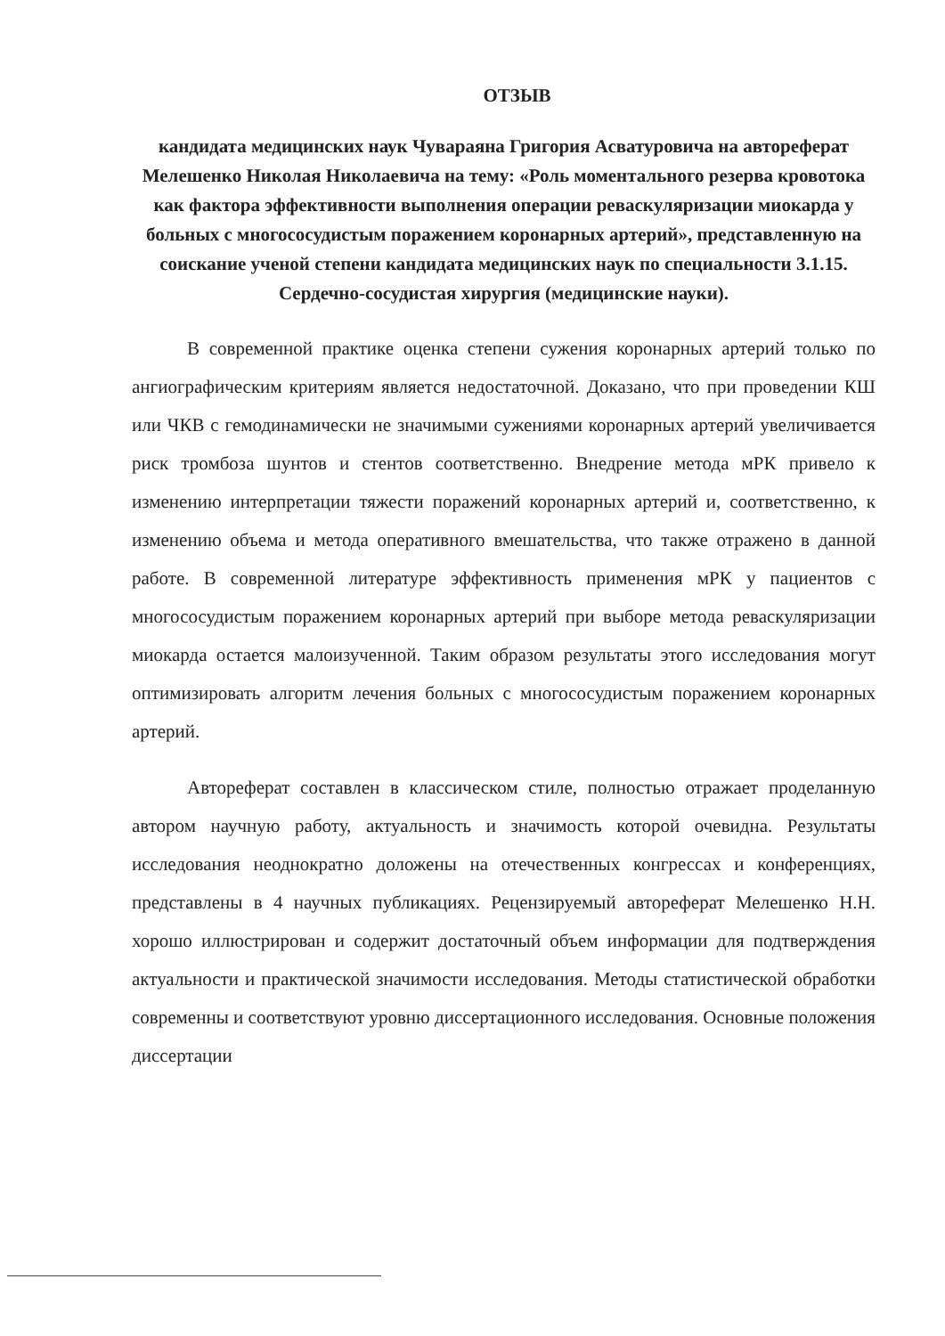ОТЗЫВ
кандидата медицинских наук Чуварaяна Григория Асватуровича на автореферат Мелешенко Николая Николаевича на тему: «Роль моментального резерва кровотока как фактора эффективности выполнения операции реваскуляризации миокарда у больных с многососудистым поражением коронарных артерий», представленную на соискание ученой степени кандидата медицинских наук по специальности 3.1.15. Сердечно-сосудистая хирургия (медицинские науки).
В современной практике оценка степени сужения коронарных артерий только по ангиографическим критериям является недостаточной. Доказано, что при проведении КШ или ЧКВ с гемодинамически не значимыми сужениями коронарных артерий увеличивается риск тромбоза шунтов и стентов соответственно. Внедрение метода мРК привело к изменению интерпретации тяжести поражений коронарных артерий и, соответственно, к изменению объема и метода оперативного вмешательства, что также отражено в данной работе. В современной литературе эффективность применения мРК у пациентов с многососудистым поражением коронарных артерий при выборе метода реваскуляризации миокарда остается малоизученной. Таким образом результаты этого исследования могут оптимизировать алгоритм лечения больных с многососудистым поражением коронарных артерий.
Автореферат составлен в классическом стиле, полностью отражает проделанную автором научную работу, актуальность и значимость которой очевидна. Результаты исследования неоднократно доложены на отечественных конгрессах и конференциях, представлены в 4 научных публикациях. Рецензируемый автореферат Мелешенко Н.Н. хорошо иллюстрирован и содержит достаточный объем информации для подтверждения актуальности и практической значимости исследования. Методы статистической обработки современны и соответствуют уровню диссертационного исследования. Основные положения диссертации